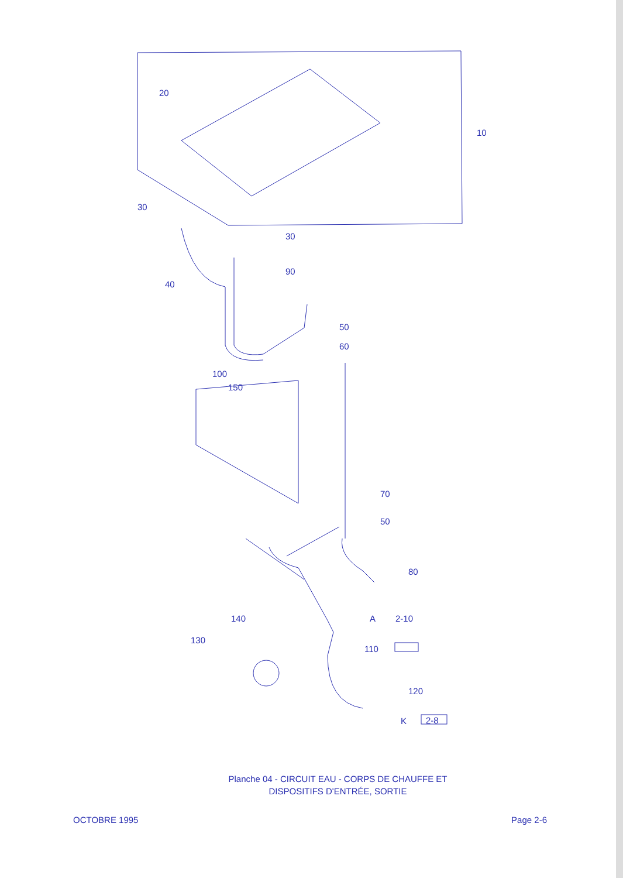20
10
30
30
90
40
50
60
100
150
70
50
80
A 2-10 140
130
110
120
K 2-8
Planche 04 - CIRCUIT EAU - CORPS DE CHAUFFE ET
DISPOSITIFS D'ENTRÉE, SORTIE
OCTOBRE 1995 Page 2-6